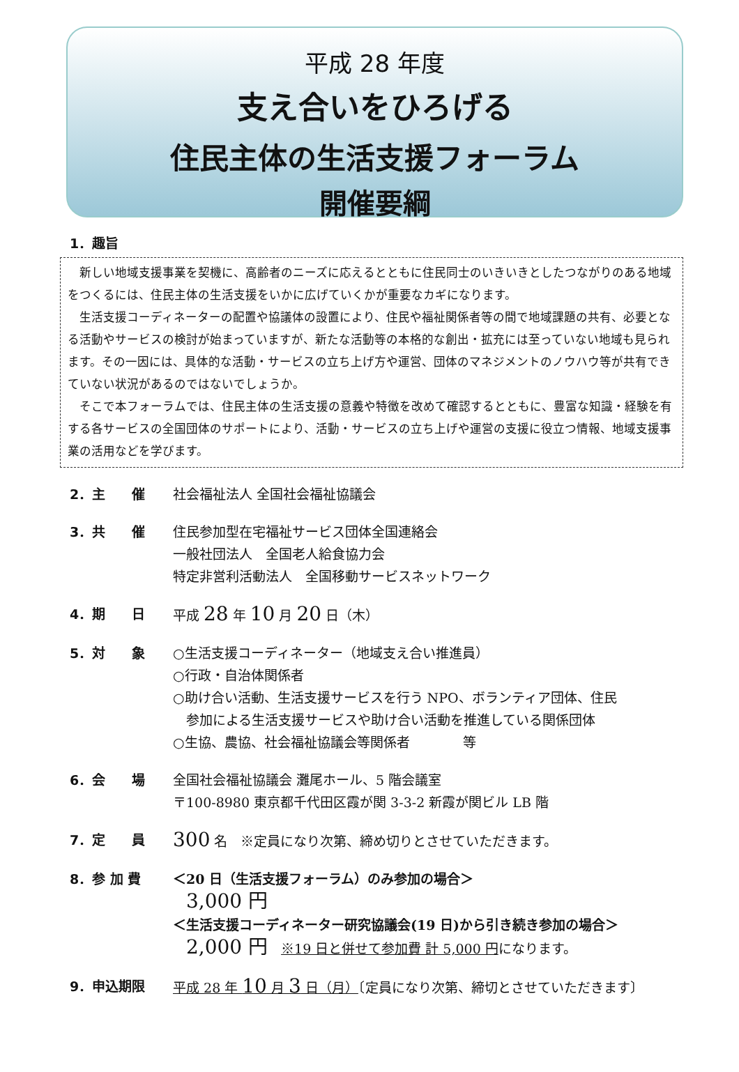平成 28 年度
支え合いをひろげる
住民主体の生活支援フォーラム
開催要綱
1．趣旨
新しい地域支援事業を契機に、高齢者のニーズに応えるとともに住民同士のいきいきとしたつながりのある地域をつくるには、住民主体の生活支援をいかに広げていくかが重要なカギになります。
生活支援コーディネーターの配置や協議体の設置により、住民や福祉関係者等の間で地域課題の共有、必要となる活動やサービスの検討が始まっていますが、新たな活動等の本格的な創出・拡充には至っていない地域も見られます。その一因には、具体的な活動・サービスの立ち上げ方や運営、団体のマネジメントのノウハウ等が共有できていない状況があるのではないでしょうか。
そこで本フォーラムでは、住民主体の生活支援の意義や特徴を改めて確認するとともに、豊富な知識・経験を有する各サービスの全国団体のサポートにより、活動・サービスの立ち上げや運営の支援に役立つ情報、地域支援事業の活用などを学びます。
2．主　　催 社会福祉法人 全国社会福祉協議会
3．共　　催 住民参加型在宅福祉サービス団体全国連絡会
一般社団法人　全国老人給食協力会
特定非営利活動法人　全国移動サービスネットワーク
4．期　　日 平成 28 年 10 月 20 日（木）
5．対　　象 ○生活支援コーディネーター（地域支え合い推進員）
○行政・自治体関係者
○助け合い活動、生活支援サービスを行う NPO、ボランティア団体、住民
　参加による生活支援サービスや助け合い活動を推進している関係団体
○生協、農協、社会福祉協議会等関係者　　　　等
6．会　　場 全国社会福祉協議会 灘尾ホール、5 階会議室
〒100-8980 東京都千代田区霞が関 3-3-2 新霞が関ビル LB 階
7．定　　員
300 名　※定員になり次第、締め切りとさせていただきます。
8．参 加 費 ＜20 日（生活支援フォーラム）のみ参加の場合＞
　3,000 円
＜生活支援コーディネーター研究協議会(19 日)から引き続き参加の場合＞
　2,000 円　※19 日と併せて参加費 計 5,000 円になります。
9．申込期限 平成 28 年 10 月 3 日（月）〔定員になり次第、締切とさせていただきます〕